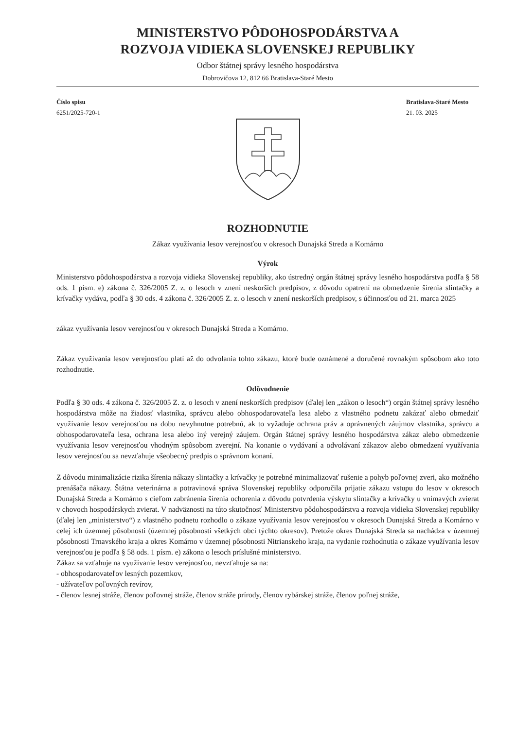MINISTERSTVO PÔDOHOSPODÁRSTVA A
ROZVOJA VIDIEKA SLOVENSKEJ REPUBLIKY
Odbor štátnej správy lesného hospodárstva
Dobrovičova 12, 812 66 Bratislava-Staré Mesto
Číslo spisu
6251/2025-720-1
Bratislava-Staré Mesto
21. 03. 2025
ROZHODNUTIE
Zákaz využívania lesov verejnosťou v okresoch Dunajská Streda a Komárno
Výrok
Ministerstvo pôdohospodárstva a rozvoja vidieka Slovenskej republiky, ako ústredný orgán štátnej správy lesného hospodárstva podľa § 58 ods. 1 písm. e) zákona č. 326/2005 Z. z. o lesoch v znení neskorších predpisov, z dôvodu opatrení na obmedzenie šírenia slintačky a krívačky vydáva, podľa § 30 ods. 4 zákona č. 326/2005 Z. z. o lesoch v znení neskorších predpisov, s účinnosťou od 21. marca 2025
zákaz využívania lesov verejnosťou v okresoch Dunajská Streda a Komárno.
Zákaz využívania lesov verejnosťou platí až do odvolania tohto zákazu, ktoré bude oznámené a doručené rovnakým spôsobom ako toto rozhodnutie.
Odôvodnenie
Podľa § 30 ods. 4 zákona č. 326/2005 Z. z. o lesoch v znení neskorších predpisov (ďalej len „zákon o lesoch“) orgán štátnej správy lesného hospodárstva môže na žiadosť vlastníka, správcu alebo obhospodarovateľa lesa alebo z vlastného podnetu zakázať alebo obmedziť využívanie lesov verejnosťou na dobu nevyhnutne potrebnú, ak to vyžaduje ochrana práv a oprávnených záujmov vlastníka, správcu a obhospodarovateľa lesa, ochrana lesa alebo iný verejný záujem. Orgán štátnej správy lesného hospodárstva zákaz alebo obmedzenie využívania lesov verejnosťou vhodným spôsobom zverejní. Na konanie o vydávaní a odvolávaní zákazov alebo obmedzení využívania lesov verejnosťou sa nevzťahuje všeobecný predpis o správnom konaní.
Z dôvodu minimalizácie rizika šírenia nákazy slintačky a krívačky je potrebné minimalizovať rušenie a pohyb poľovnej zveri, ako možného prenášača nákazy. Štátna veterinárna a potravinová správa Slovenskej republiky odporučila prijatie zákazu vstupu do lesov v okresoch Dunajská Streda a Komárno s cieľom zabránenia šírenia ochorenia z dôvodu potvrdenia výskytu slintačky a krívačky u vnímavých zvierat v chovoch hospodárskych zvierat. V nadväznosti na túto skutočnosť Ministerstvo pôdohospodárstva a rozvoja vidieka Slovenskej republiky (ďalej len „ministerstvo“) z vlastného podnetu rozhodlo o zákaze využívania lesov verejnosťou v okresoch Dunajská Streda a Komárno v celej ich územnej pôsobnosti (územnej pôsobnosti všetkých obcí týchto okresov). Pretože okres Dunajská Streda sa nachádza v územnej pôsobnosti Trnavského kraja a okres Komárno v územnej pôsobnosti Nitrianskeho kraja, na vydanie rozhodnutia o zákaze využívania lesov verejnosťou je podľa § 58 ods. 1 písm. e) zákona o lesoch príslušné ministerstvo.
Zákaz sa vzťahuje na využívanie lesov verejnosťou, nevzťahuje sa na:
- obhospodarovateľov lesných pozemkov,
- užívateľov poľovných revírov,
- členov lesnej stráže, členov poľovnej stráže, členov stráže prírody, členov rybárskej stráže, členov poľnej stráže,